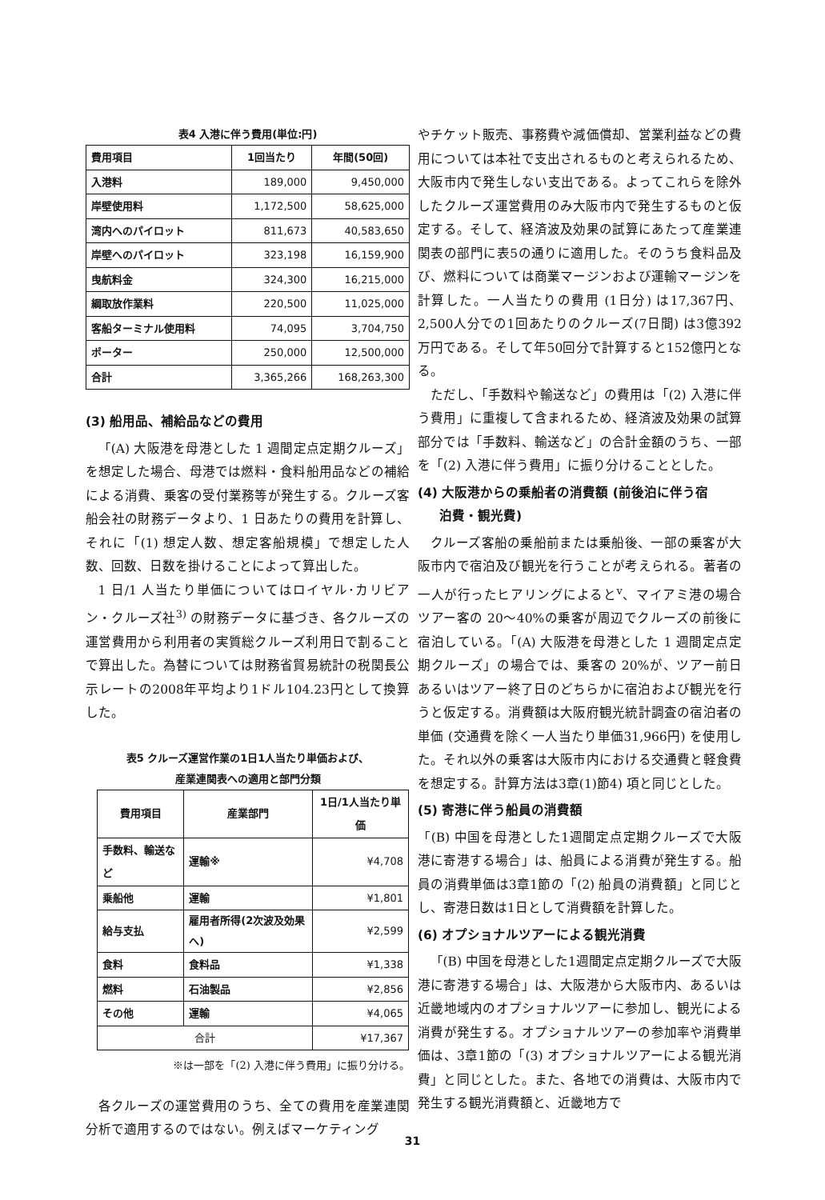表4 入港に伴う費用(単位:円)
| 費用項目 | 1回当たり | 年間(50回) |
| --- | --- | --- |
| 入港料 | 189,000 | 9,450,000 |
| 岸壁使用料 | 1,172,500 | 58,625,000 |
| 湾内へのパイロット | 811,673 | 40,583,650 |
| 岸壁へのパイロット | 323,198 | 16,159,900 |
| 曳航料金 | 324,300 | 16,215,000 |
| 綱取放作業料 | 220,500 | 11,025,000 |
| 客船ターミナル使用料 | 74,095 | 3,704,750 |
| ポーター | 250,000 | 12,500,000 |
| 合計 | 3,365,266 | 168,263,300 |
(3) 船用品、補給品などの費用
「(A) 大阪港を母港とした 1 週間定点定期クルーズ」を想定した場合、母港では燃料・食料船用品などの補給による消費、乗客の受付業務等が発生する。クルーズ客船会社の財務データより、1 日あたりの費用を計算し、それに「(1) 想定人数、想定客船規模」で想定した人数、回数、日数を掛けることによって算出した。
1 日/1 人当たり単価についてはロイヤル･カリビアン・クルーズ社<sup>3)</sup> の財務データに基づき、各クルーズの運営費用から利用者の実質総クルーズ利用日で割ることで算出した。為替については財務省貿易統計の税関長公示レートの2008年平均より1ドル104.23円として換算した。
表5 クルーズ運営作業の1日1人当たり単価および、
産業連関表への適用と部門分類
| 費用項目 | 産業部門 | 1日/1人当たり単価 |
| --- | --- | --- |
| 手数料、輸送など | 運輸※ | ¥4,708 |
| 乗船他 | 運輸 | ¥1,801 |
| 給与支払 | 雇用者所得(2次波及効果へ) | ¥2,599 |
| 食料 | 食料品 | ¥1,338 |
| 燃料 | 石油製品 | ¥2,856 |
| その他 | 運輸 | ¥4,065 |
| 合計 | | ¥17,367 |
※は一部を「(2) 入港に伴う費用」に振り分ける。
各クルーズの運営費用のうち、全ての費用を産業連関分析で適用するのではない。例えばマーケティング
やチケット販売、事務費や減価償却、営業利益などの費用については本社で支出されるものと考えられるため、大阪市内で発生しない支出である。よってこれらを除外したクルーズ運営費用のみ大阪市内で発生するものと仮定する。そして、経済波及効果の試算にあたって産業連関表の部門に表5の通りに適用した。そのうち食料品及び、燃料については商業マージンおよび運輸マージンを計算した。一人当たりの費用 (1日分) は17,367円、2,500人分での1回あたりのクルーズ(7日間) は3億392万円である。そして年50回分で計算すると152億円となる。
ただし、「手数料や輸送など」の費用は「(2) 入港に伴う費用」に重複して含まれるため、経済波及効果の試算部分では「手数料、輸送など」の合計金額のうち、一部を「(2) 入港に伴う費用」に振り分けることとした。
(4) 大阪港からの乗船者の消費額 (前後泊に伴う宿
泊費・観光費)
クルーズ客船の乗船前または乗船後、一部の乗客が大阪市内で宿泊及び観光を行うことが考えられる。著者の一人が行ったヒアリングによると<sup>v</sup>、マイアミ港の場合ツアー客の 20～40%の乗客が周辺でクルーズの前後に宿泊している。「(A) 大阪港を母港とした 1 週間定点定期クルーズ」の場合では、乗客の 20%が、ツアー前日あるいはツアー終了日のどちらかに宿泊および観光を行うと仮定する。消費額は大阪府観光統計調査の宿泊者の単価 (交通費を除く一人当たり単価31,966円) を使用した。それ以外の乗客は大阪市内における交通費と軽食費を想定する。計算方法は3章(1)節4) 項と同じとした。
(5) 寄港に伴う船員の消費額
「(B) 中国を母港とした1週間定点定期クルーズで大阪港に寄港する場合」は、船員による消費が発生する。船員の消費単価は3章1節の「(2) 船員の消費額」と同じとし、寄港日数は1日として消費額を計算した。
(6) オプショナルツアーによる観光消費
「(B) 中国を母港とした1週間定点定期クルーズで大阪港に寄港する場合」は、大阪港から大阪市内、あるいは近畿地域内のオプショナルツアーに参加し、観光による消費が発生する。オプショナルツアーの参加率や消費単価は、3章1節の「(3) オプショナルツアーによる観光消費」と同じとした。また、各地での消費は、大阪市内で発生する観光消費額と、近畿地方で
31